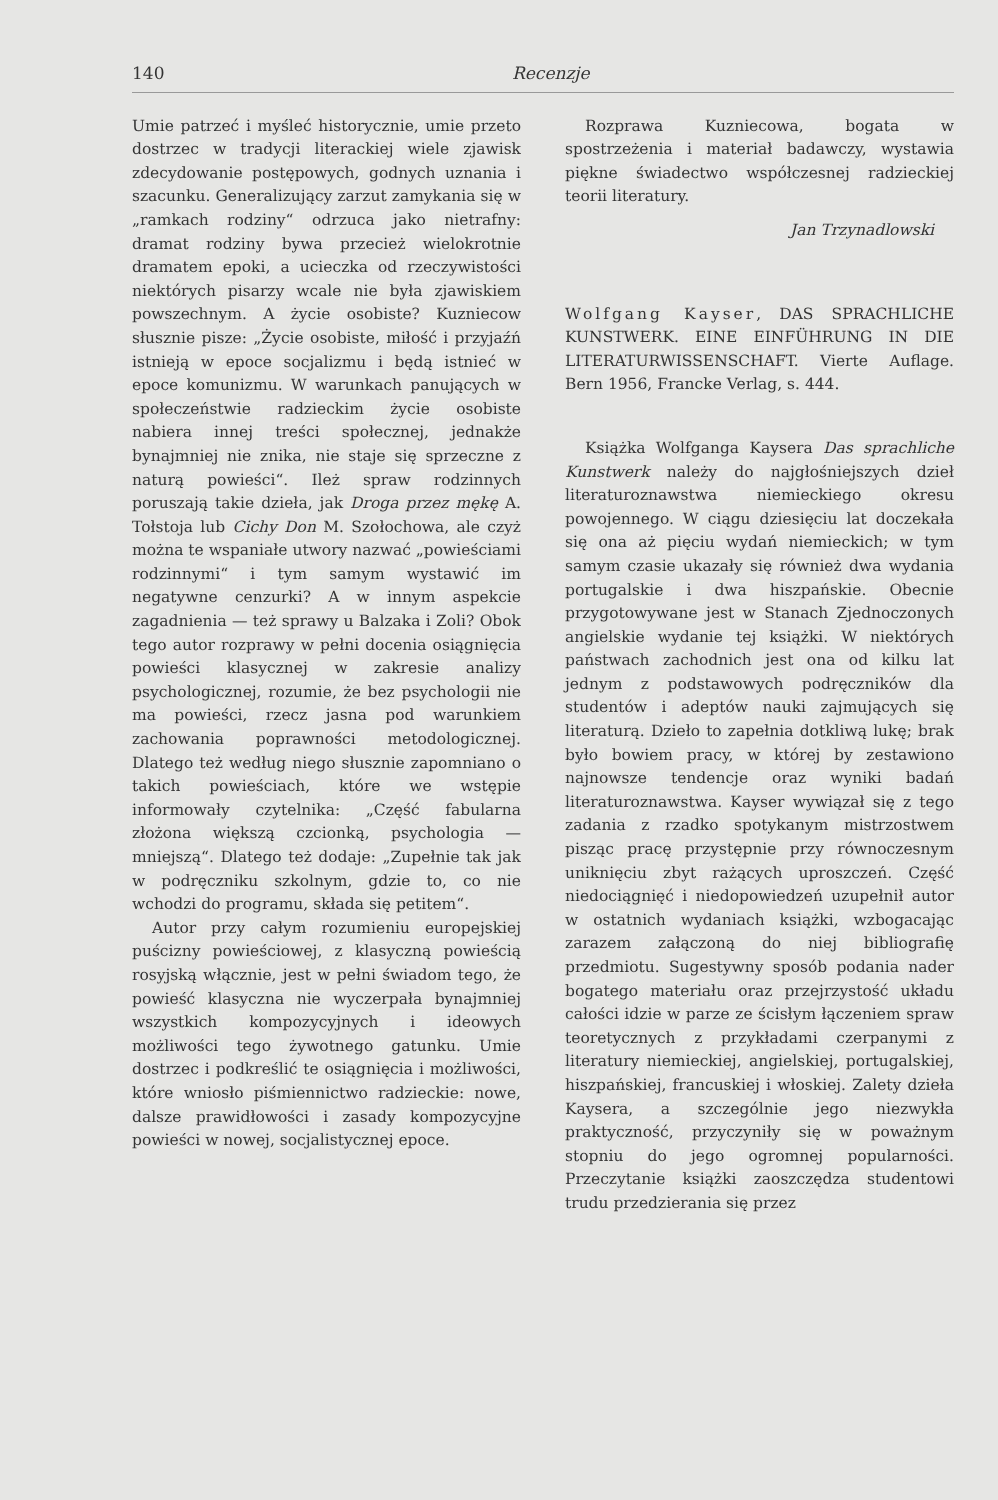140 Recenzje
Umie patrzeć i myśleć historycznie, umie przeto dostrzec w tradycji literackiej wiele zjawisk zdecydowanie postępowych, godnych uznania i szacunku. Generalizujący zarzut zamykania się w „ramkach rodziny“ odrzuca jako nietrafny: dramat rodziny bywa przecież wielokrotnie dramatem epoki, a ucieczka od rzeczywistości niektórych pisarzy wcale nie była zjawiskiem powszechnym. A życie osobiste? Kuzniecow słusznie pisze: „Życie osobiste, miłość i przyjaźń istnieją w epoce socjalizmu i będą istnieć w epoce komunizmu. W warunkach panujących w społeczeństwie radzieckim życie osobiste nabiera innej treści społecznej, jednakże bynajmniej nie znika, nie staje się sprzeczne z naturą powieści“. Ileż spraw rodzinnych poruszają takie dzieła, jak Droga przez mękę A. Tołstoja lub Cichy Don M. Szołochowa, ale czyż można te wspaniałe utwory nazwać „powieściami rodzinnymi“ i tym samym wystawić im negatywne cenzurki? A w innym aspekcie zagadnienia — też sprawy u Balzaka i Zoli? Obok tego autor rozprawy w pełni docenia osiągnięcia powieści klasycznej w zakresie analizy psychologicznej, rozumie, że bez psychologii nie ma powieści, rzecz jasna pod warunkiem zachowania poprawności metodologicznej. Dlatego też według niego słusznie zapomniano o takich powieściach, które we wstępie informowały czytelnika: „Część fabularna złożona większą czcionką, psychologia — mniejszą“. Dlatego też dodaje: „Zupełnie tak jak w podręczniku szkolnym, gdzie to, co nie wchodzi do programu, składa się petitem“.
Autor przy całym rozumieniu europejskiej puścizny powieściowej, z klasyczną powieścią rosyjską włącznie, jest w pełni świadom tego, że powieść klasyczna nie wyczerpała bynajmniej wszystkich kompozycyjnych i ideowych możliwości tego żywotnego gatunku. Umie dostrzec i podkreślić te osiągnięcia i możliwości, które wniosło piśmiennictwo radzieckie: nowe, dalsze prawidłowości i zasady kompozycyjne powieści w nowej, socjalistycznej epoce.
Rozprawa Kuzniecowa, bogata w spostrzeżenia i materiał badawczy, wystawia piękne świadectwo współczesnej radzieckiej teorii literatury.
Jan Trzynadlowski
Wolfgang Kayser, DAS SPRACHLICHE KUNSTWERK. EINE EINFÜHRUNG IN DIE LITERATURWISSENSCHAFT. Vierte Auflage. Bern 1956, Francke Verlag, s. 444.
Książka Wolfganga Kaysera Das sprachliche Kunstwerk należy do najgłośniejszych dzieł literaturoznawstwa niemieckiego okresu powojennego. W ciągu dziesięciu lat doczekała się ona aż pięciu wydań niemieckich; w tym samym czasie ukazały się również dwa wydania portugalskie i dwa hiszpańskie. Obecnie przygotowywane jest w Stanach Zjednoczonych angielskie wydanie tej książki. W niektórych państwach zachodnich jest ona od kilku lat jednym z podstawowych podręczników dla studentów i adeptów nauki zajmujących się literaturą. Dzieło to zapełnia dotkliwą lukę; brak było bowiem pracy, w której by zestawiono najnowsze tendencje oraz wyniki badań literaturoznawstwa. Kayser wywiązał się z tego zadania z rzadko spotykanym mistrzostwem pisząc pracę przystępnie przy równoczesnym uniknięciu zbyt rażących uproszczeń. Część niedociągnięć i niedopowiedzeń uzupełnił autor w ostatnich wydaniach książki, wzbogacając zarazem załączoną do niej bibliografię przedmiotu. Sugestywny sposób podania nader bogatego materiału oraz przejrzystość układu całości idzie w parze ze ścisłym łączeniem spraw teoretycznych z przykładami czerpanymi z literatury niemieckiej, angielskiej, portugalskiej, hiszpańskiej, francuskiej i włoskiej. Zalety dzieła Kaysera, a szczególnie jego niezwykła praktyczność, przyczyniły się w poważnym stopniu do jego ogromnej popularności. Przeczytanie książki zaoszczędza studentowi trudu przedzierania się przez